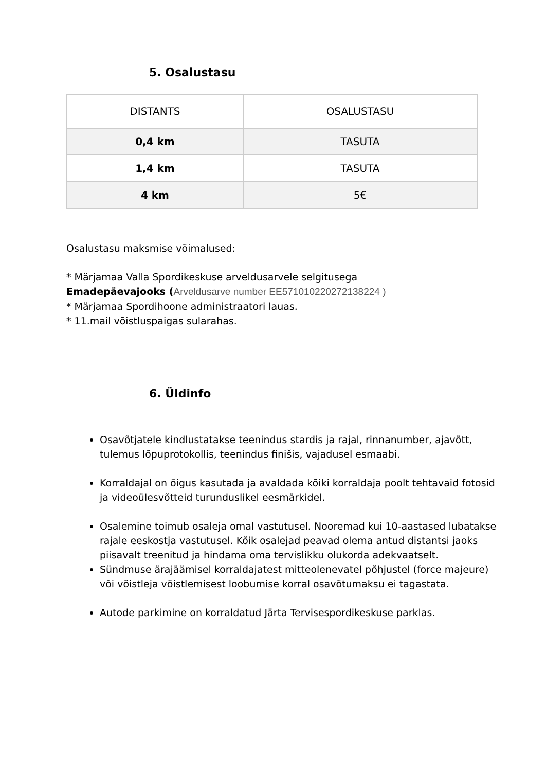5. Osalustasu
| DISTANTS | OSALUSTASU |
| --- | --- |
| 0,4 km | TASUTA |
| 1,4 km | TASUTA |
| 4 km | 5€ |
Osalustasu maksmise võimalused:
* Märjamaa Valla Spordikeskuse arveldusarvele selgitusega
Emadepäevajooks (Arveldusarve number EE571010220272138224 )
* Märjamaa Spordihoone administraatori lauas.
* 11.mail võistluspaigas sularahas.
6. Üldinfo
Osavõtjatele kindlustatakse teenindus stardis ja rajal, rinnanumber, ajavõtt, tulemus lõpuprotokollis, teenindus finišis, vajadusel esmaabi.
Korraldajal on õigus kasutada ja avaldada kõiki korraldaja poolt tehtavaid fotosid ja videoülesvõtteid turunduslikel eesmärkidel.
Osalemine toimub osaleja omal vastutusel. Nooremad kui 10-aastased lubatakse rajale eeskostja vastutusel. Kõik osalejad peavad olema antud distantsi jaoks piisavalt treenitud ja hindama oma tervislikku olukorda adekvaatselt.
Sündmuse ärajäämisel korraldajatest mitteolenevatel põhjustel (force majeure) või võistleja võistlemisest loobumise korral osavõtumaksu ei tagastata.
Autode parkimine on korraldatud Järta Tervisespordikeskuse parklas.